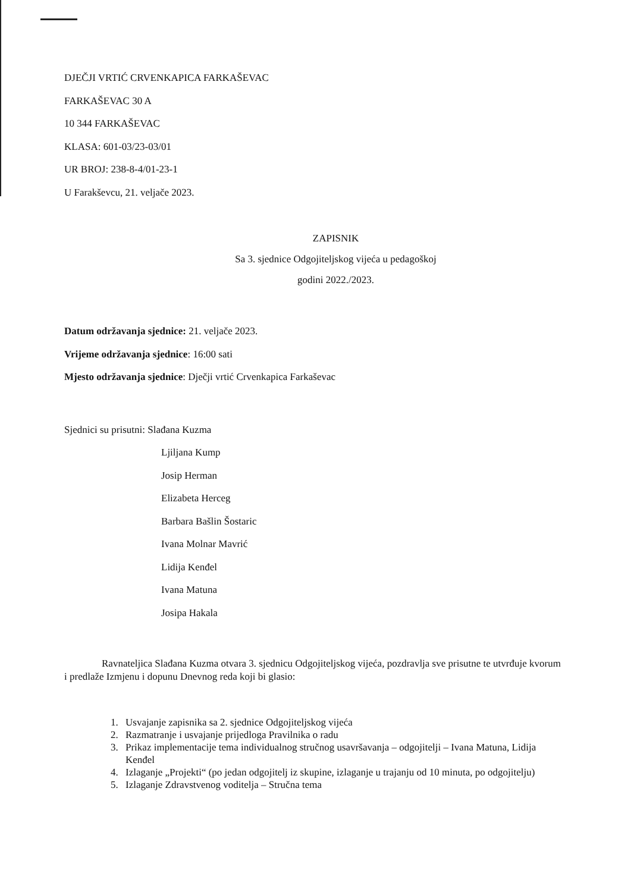DJEČJI VRTIĆ CRVENKAPICA FARKAŠEVAC
FARKAŠEVAC 30 A
10 344 FARKAŠEVAC
KLASA: 601-03/23-03/01
UR BROJ: 238-8-4/01-23-1
U Farakševcu, 21. veljače 2023.
ZAPISNIK
Sa 3. sjednice Odgojiteljskog vijeća u pedagoškoj
godini 2022./2023.
Datum održavanja sjednice: 21. veljače 2023.
Vrijeme održavanja sjednice: 16:00 sati
Mjesto održavanja sjednice: Dječji vrtić Crvenkapica Farkaševac
Sjednici su prisutni: Slađana Kuzma
Ljiljana Kump
Josip Herman
Elizabeta Herceg
Barbara Bašlin Šostaric
Ivana Molnar Mavrić
Lidija Kenđel
Ivana Matuna
Josipa Hakala
Ravnateljica Slađana Kuzma otvara 3. sjednicu Odgojiteljskog vijeća, pozdravlja sve prisutne te utvrđuje kvorum i predlaže Izmjenu i dopunu Dnevnog reda koji bi glasio:
1. Usvajanje zapisnika sa 2. sjednice Odgojiteljskog vijeća
2. Razmatranje i usvajanje prijedloga Pravilnika o radu
3. Prikaz implementacije tema individualnog stručnog usavršavanja – odgojitelji – Ivana Matuna, Lidija Kenđel
4. Izlaganje „Projekti“ (po jedan odgojitelj iz skupine, izlaganje u trajanju od 10 minuta, po odgojitelju)
5. Izlaganje Zdravstvenog voditelja – Stručna tema